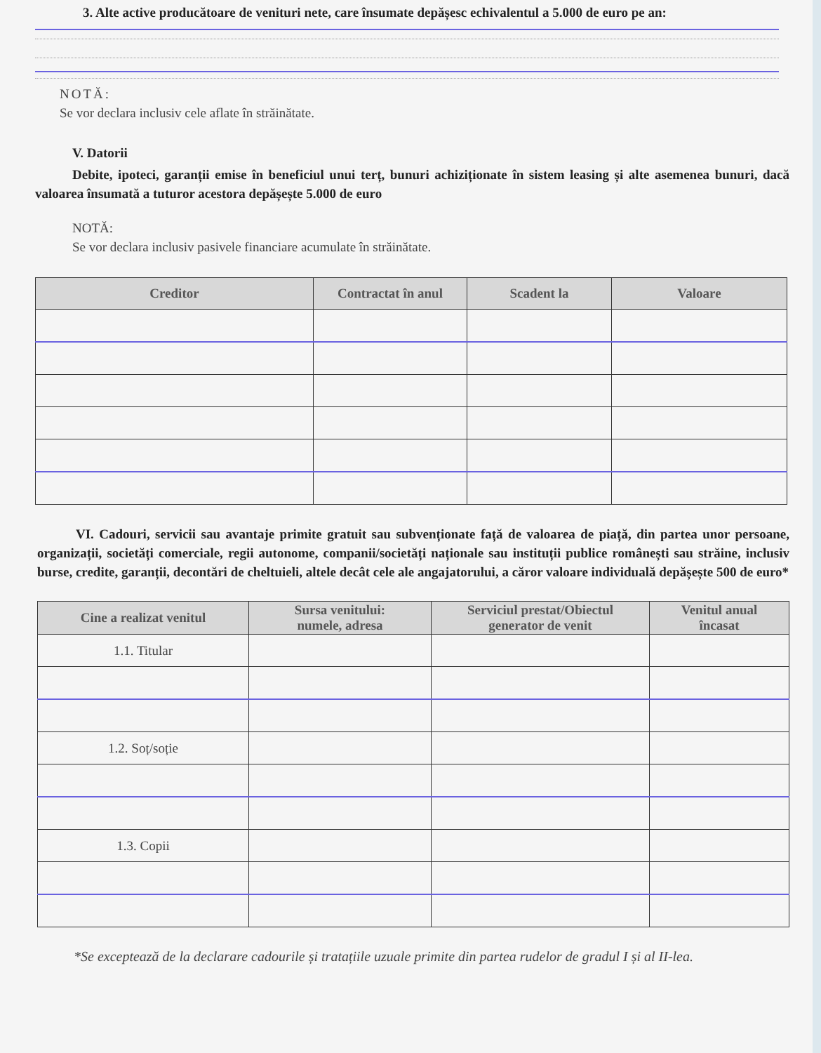3. Alte active producătoare de venituri nete, care însumate depășesc echivalentul a 5.000 de euro pe an:
NOTĂ:
Se vor declara inclusiv cele aflate în străinătate.
V. Datorii
Debite, ipoteci, garanții emise în beneficiul unui terț, bunuri achiziționate în sistem leasing și alte asemenea bunuri, dacă valoarea însumată a tuturor acestora depășește 5.000 de euro
NOTĂ:
Se vor declara inclusiv pasivele financiare acumulate în străinătate.
| Creditor | Contractat în anul | Scadent la | Valoare |
| --- | --- | --- | --- |
VI. Cadouri, servicii sau avantaje primite gratuit sau subvenționate față de valoarea de piață, din partea unor persoane, organizații, societăți comerciale, regii autonome, companii/societăți naționale sau instituții publice românești sau străine, inclusiv burse, credite, garanții, decontări de cheltuieli, altele decât cele ale angajatorului, a căror valoare individuală depășește 500 de euro*
| Cine a realizat venitul | Sursa venitului: numele, adresa | Serviciul prestat/Obiectul generator de venit | Venitul anual încasat |
| --- | --- | --- | --- |
| 1.1. Titular | | | |
| 1.2. Soț/soție | | | |
| 1.3. Copii | | | |
*Se exceptează de la declarare cadourile și tratațiile uzuale primite din partea rudelor de gradul I și al II-lea.